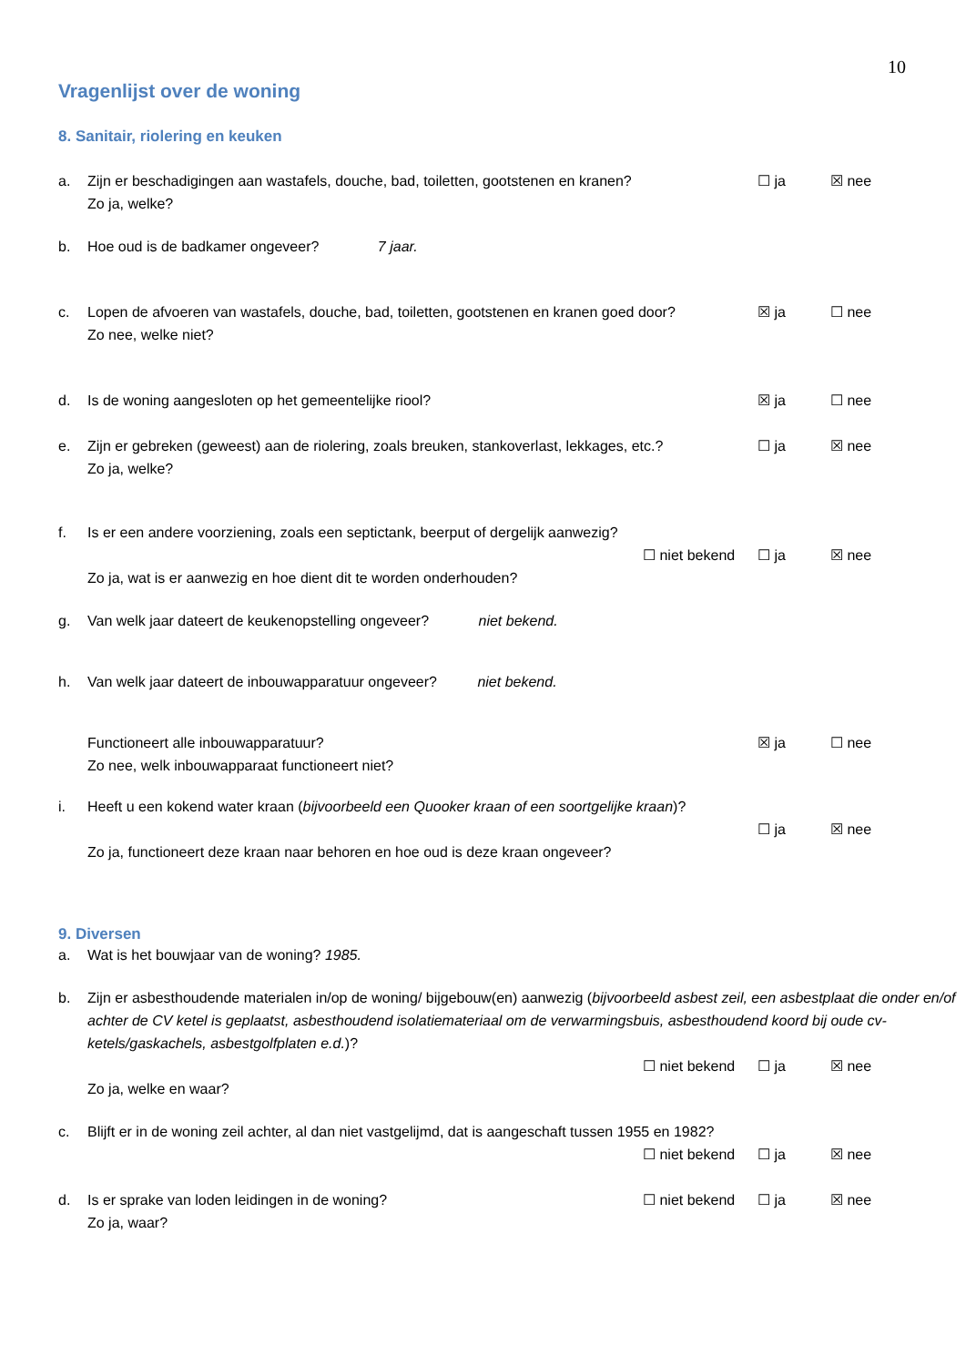10
Vragenlijst over de woning
8. Sanitair, riolering en keuken
a. Zijn er beschadigingen aan wastafels, douche, bad, toiletten, gootstenen en kranen? ☐ ja ☒ nee
Zo ja, welke?
b. Hoe oud is de badkamer ongeveer? 7 jaar.
c. Lopen de afvoeren van wastafels, douche, bad, toiletten, gootstenen en kranen goed door? ☒ ja ☐ nee
Zo nee, welke niet?
d. Is de woning aangesloten op het gemeentelijke riool? ☒ ja ☐ nee
e. Zijn er gebreken (geweest) aan de riolering, zoals breuken, stankoverlast, lekkages, etc.? ☐ ja ☒ nee
Zo ja, welke?
f. Is er een andere voorziening, zoals een septictank, beerput of dergelijk aanwezig?
☐ niet bekend ☐ ja ☒ nee
Zo ja, wat is er aanwezig en hoe dient dit te worden onderhouden?
g. Van welk jaar dateert de keukenopstelling ongeveer? niet bekend.
h. Van welk jaar dateert de inbouwapparatuur ongeveer? niet bekend.
Functioneert alle inbouwapparatuur? ☒ ja ☐ nee
Zo nee, welk inbouwapparaat functioneert niet?
i. Heeft u een kokend water kraan (bijvoorbeeld een Quooker kraan of een soortgelijke kraan)?
☐ ja ☒ nee
Zo ja, functioneert deze kraan naar behoren en hoe oud is deze kraan ongeveer?
9. Diversen
a. Wat is het bouwjaar van de woning? 1985.
b. Zijn er asbesthoudende materialen in/op de woning/ bijgebouw(en) aanwezig (bijvoorbeeld asbest zeil, een asbestplaat die onder en/of achter de CV ketel is geplaatst, asbesthoudend isolatiemateriaal om de verwarmingsbuis, asbesthoudend koord bij oude cv-ketels/gaskachels, asbestgolfplaten e.d.)?
☐ niet bekend ☐ ja ☒ nee
Zo ja, welke en waar?
c. Blijft er in de woning zeil achter, al dan niet vastgelijmd, dat is aangeschaft tussen 1955 en 1982?
☐ niet bekend ☐ ja ☒ nee
d. Is er sprake van loden leidingen in de woning? ☐ niet bekend ☐ ja ☒ nee
Zo ja, waar?